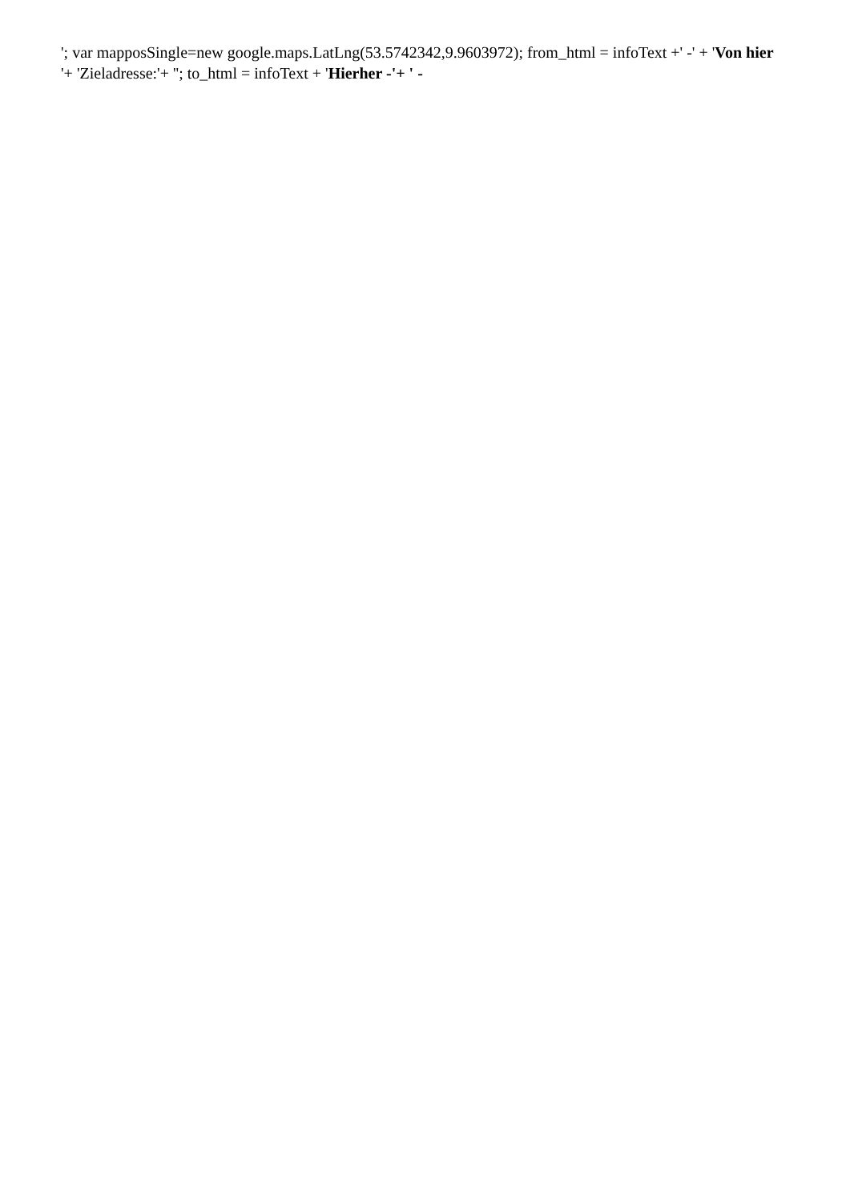'; var mapposSingle=new google.maps.LatLng(53.5742342,9.9603972); from_html = infoText +' -' + 'Von hier
'+ 'Zieladresse:'+ ''; to_html = infoText + 'Hierher -'+ ' -